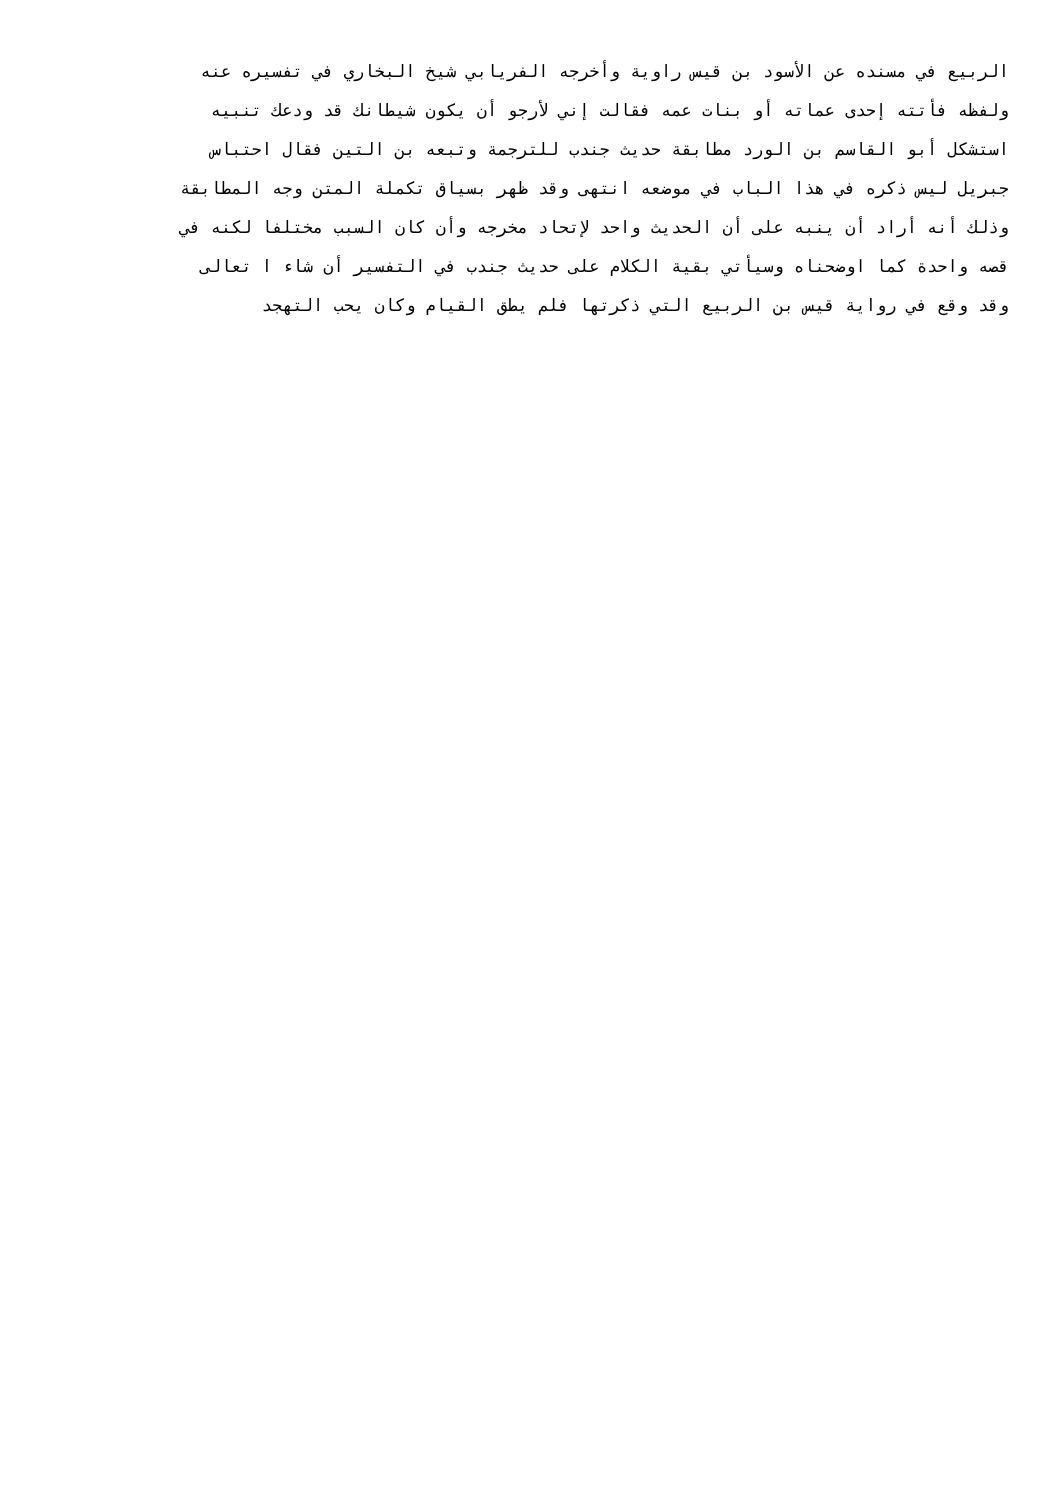الربيع في مسنده عن الأسود بن قيس راوية وأخرجه الفريابي شيخ البخاري في تفسيره عنه
ولفظه فأتته إحدى عماته أو بنات عمه فقالت إني لأرجو أن يكون شيطانك قد ودعك تنبيه
استشكل أبو القاسم بن الورد مطابقة حديث جندب للترجمة وتبعه بن التين فقال احتباس
جبريل ليس ذكره في هذا الباب في موضعه انتهى وقد ظهر بسياق تكملة المتن وجه المطابقة
وذلك أنه أراد أن ينبه على أن الحديث واحد لإتحاد مخرجه وأن كان السبب مختلفا لكنه في
قصه واحدة كما اوضحناه وسيأتي بقية الكلام على حديث جندب في التفسير أن شاء ا تعالى
وقد وقع في رواية قيس بن الربيع التي ذكرتها فلم يطق القيام وكان يحب التهجد